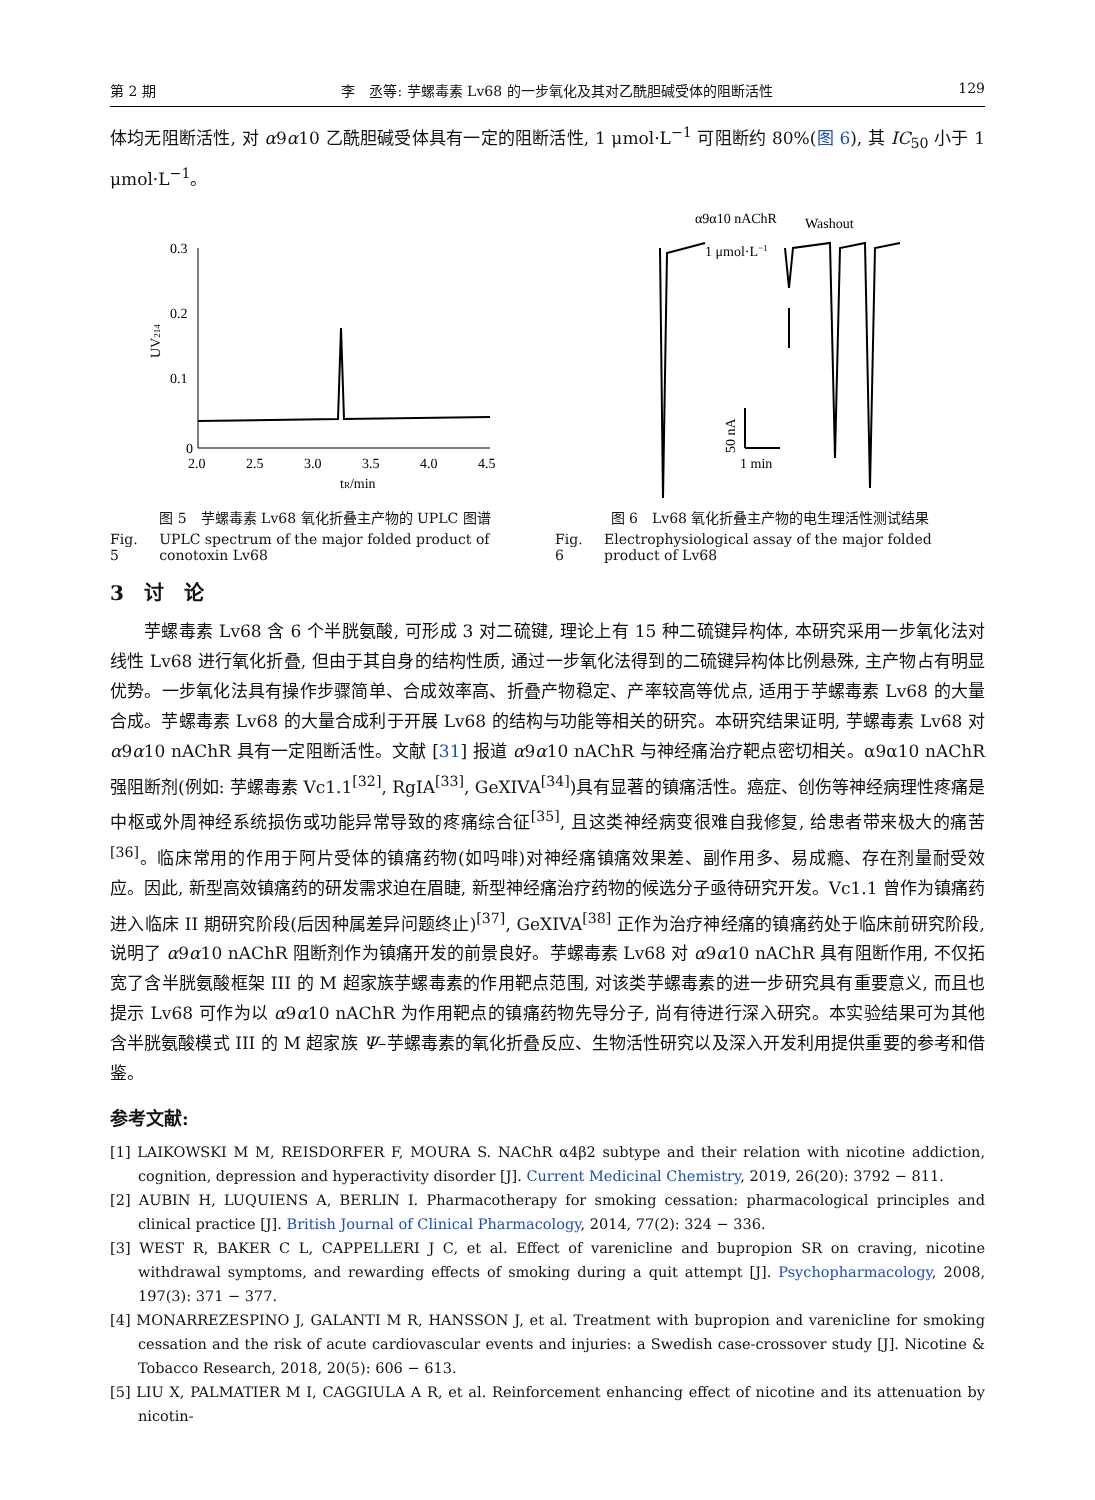第 2 期 李　丞等: 芋螺毒素 Lv68 的一步氧化及其对乙酰胆碱受体的阻断活性 129
体均无阻断活性, 对 α9α10 乙酰胆碱受体具有一定的阻断活性, 1 μmol·L<sup>−1</sup> 可阻断约 80%(图 6), 其 IC<sub>50</sub> 小于 1 μmol·L<sup>−1</sup>。
0.3
0.2
0.1
0
2.0
2.5
3.0
3.5
4.0
4.5
tR/min
UV214
图 5　芋螺毒素 Lv68 氧化折叠主产物的 UPLC 图谱
Fig. 5 UPLC spectrum of the major folded product of conotoxin Lv68
α9α10 nAChR
Washout
1 μmol·L−1
50 nA
1 min
图 6　Lv68 氧化折叠主产物的电生理活性测试结果
Fig. 6 Electrophysiological assay of the major folded product of Lv68
3　讨　论
芋螺毒素 Lv68 含 6 个半胱氨酸, 可形成 3 对二硫键, 理论上有 15 种二硫键异构体, 本研究采用一步氧化法对线性 Lv68 进行氧化折叠, 但由于其自身的结构性质, 通过一步氧化法得到的二硫键异构体比例悬殊, 主产物占有明显优势。一步氧化法具有操作步骤简单、合成效率高、折叠产物稳定、产率较高等优点, 适用于芋螺毒素 Lv68 的大量合成。芋螺毒素 Lv68 的大量合成利于开展 Lv68 的结构与功能等相关的研究。本研究结果证明, 芋螺毒素 Lv68 对 α9α10 nAChR 具有一定阻断活性。文献 [31] 报道 α9α10 nAChR 与神经痛治疗靶点密切相关。α9α10 nAChR 强阻断剂(例如: 芋螺毒素 Vc1.1<sup>[32]</sup>, RgIA<sup>[33]</sup>, GeXIVA<sup>[34]</sup>)具有显著的镇痛活性。癌症、创伤等神经病理性疼痛是中枢或外周神经系统损伤或功能异常导致的疼痛综合征<sup>[35]</sup>, 且这类神经病变很难自我修复, 给患者带来极大的痛苦<sup>[36]</sup>。临床常用的作用于阿片受体的镇痛药物(如吗啡)对神经痛镇痛效果差、副作用多、易成瘾、存在剂量耐受效应。因此, 新型高效镇痛药的研发需求迫在眉睫, 新型神经痛治疗药物的候选分子亟待研究开发。Vc1.1 曾作为镇痛药进入临床 II 期研究阶段(后因种属差异问题终止)<sup>[37]</sup>, GeXIVA<sup>[38]</sup> 正作为治疗神经痛的镇痛药处于临床前研究阶段, 说明了 α9α10 nAChR 阻断剂作为镇痛开发的前景良好。芋螺毒素 Lv68 对 α9α10 nAChR 具有阻断作用, 不仅拓宽了含半胱氨酸框架 III 的 M 超家族芋螺毒素的作用靶点范围, 对该类芋螺毒素的进一步研究具有重要意义, 而且也提示 Lv68 可作为以 α9α10 nAChR 为作用靶点的镇痛药物先导分子, 尚有待进行深入研究。本实验结果可为其他含半胱氨酸模式 III 的 M 超家族 Ψ–芋螺毒素的氧化折叠反应、生物活性研究以及深入开发利用提供重要的参考和借鉴。
参考文献:
[1] LAIKOWSKI M M, REISDORFER F, MOURA S. NAChR α4β2 subtype and their relation with nicotine addiction, cognition, depression and hyperactivity disorder [J]. Current Medicinal Chemistry, 2019, 26(20): 3792 − 811.
[2] AUBIN H, LUQUIENS A, BERLIN I. Pharmacotherapy for smoking cessation: pharmacological principles and clinical practice [J]. British Journal of Clinical Pharmacology, 2014, 77(2): 324 − 336.
[3] WEST R, BAKER C L, CAPPELLERI J C, et al. Effect of varenicline and bupropion SR on craving, nicotine withdrawal symptoms, and rewarding effects of smoking during a quit attempt [J]. Psychopharmacology, 2008, 197(3): 371 − 377.
[4] MONARREZESPINO J, GALANTI M R, HANSSON J, et al. Treatment with bupropion and varenicline for smoking cessation and the risk of acute cardiovascular events and injuries: a Swedish case-crossover study [J]. Nicotine & Tobacco Research, 2018, 20(5): 606 − 613.
[5] LIU X, PALMATIER M I, CAGGIULA A R, et al. Reinforcement enhancing effect of nicotine and its attenuation by nicotin-